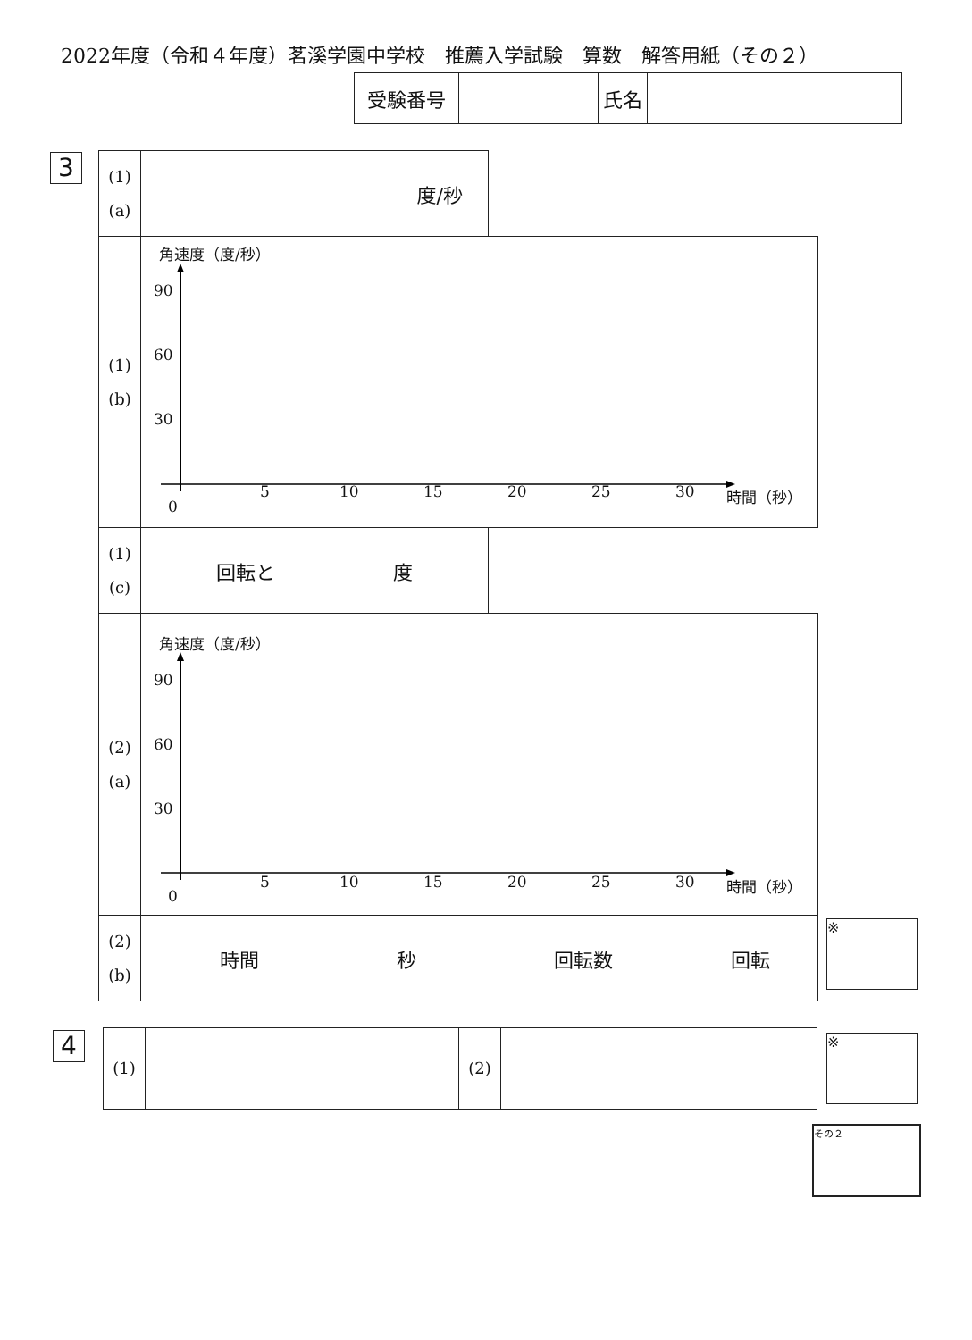2022年度（令和４年度）茗溪学園中学校　推薦入学試験　算数　解答用紙（その２）
| 受験番号 | | 氏名 | |
3
| (1) (a) | 度/秒 | |
| (1) (b) | 角速度（度/秒） 90 60 30 0 5 10 15 20 25 30 時間（秒） | |
| (1) (c) | 回転と 度 | |
| (2) (a) | 角速度（度/秒） 90 60 30 0 5 10 15 20 25 30 時間（秒） | |
| (2) (b) | 時間 秒 回転数 回転 | |
※
4
| (1) | | (2) | |
※
その２